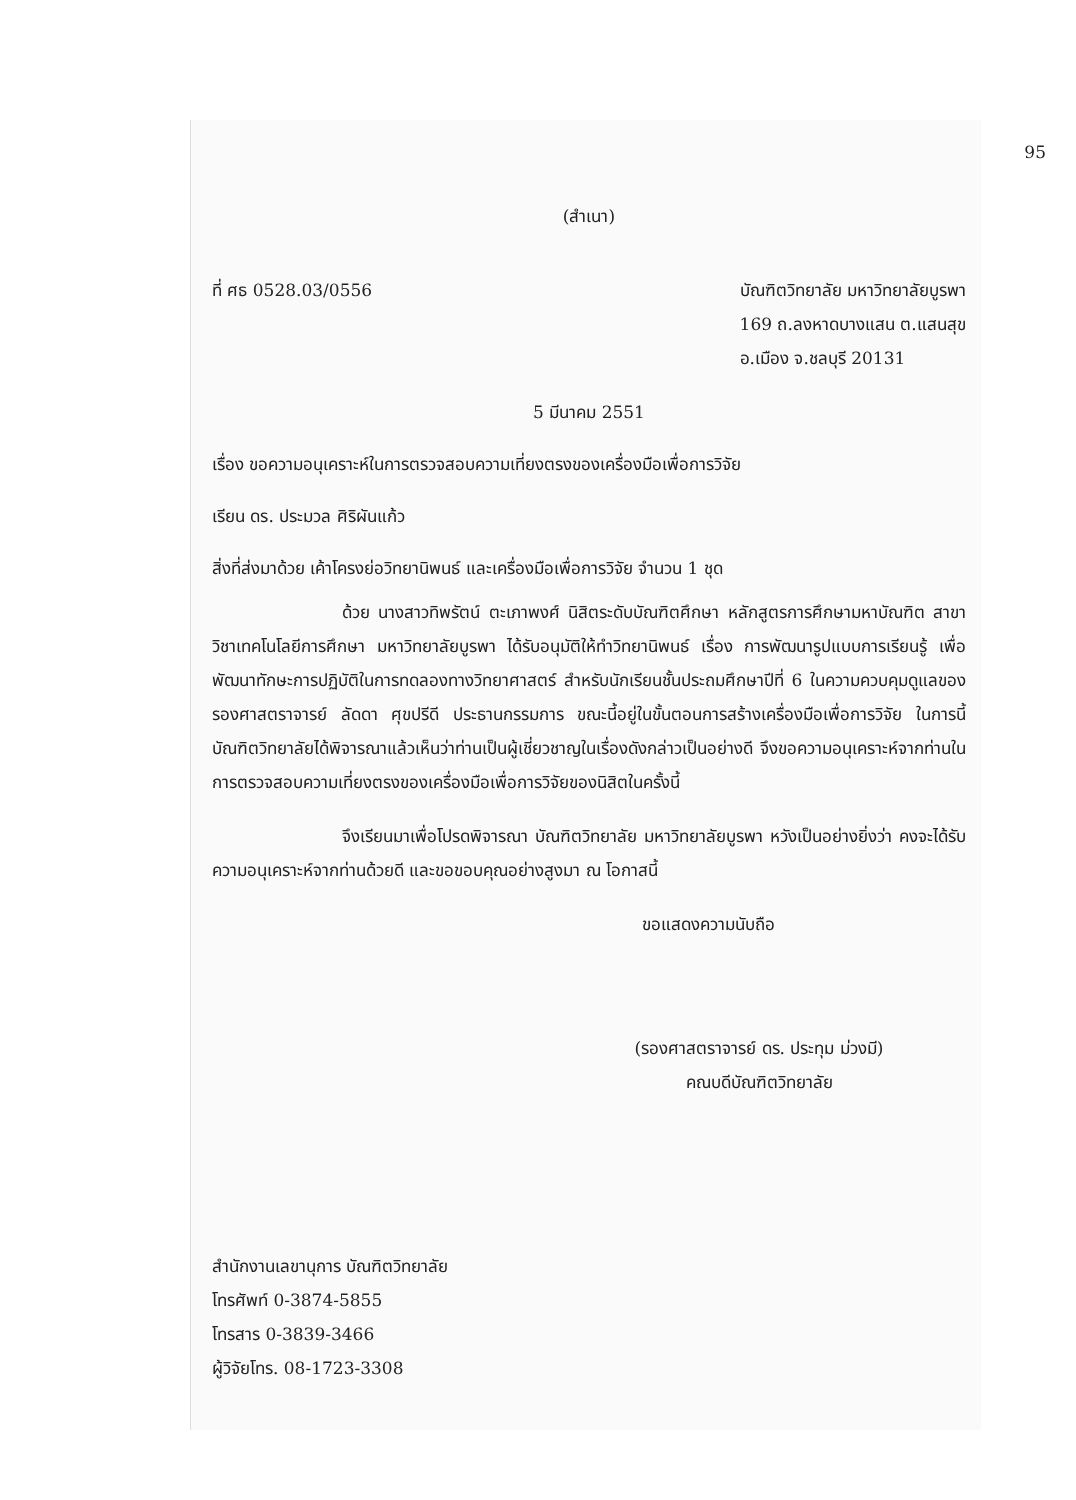95
(สำเนา)
ที่ ศธ 0528.03/0556 บัณฑิตวิทยาลัย มหาวิทยาลัยบูรพา
169 ถ.ลงหาดบางแสน ต.แสนสุข
อ.เมือง จ.ชลบุรี 20131
5 มีนาคม 2551
เรื่อง ขอความอนุเคราะห์ในการตรวจสอบความเที่ยงตรงของเครื่องมือเพื่อการวิจัย
เรียน ดร. ประมวล ศิริผันแก้ว
สิ่งที่ส่งมาด้วย เค้าโครงย่อวิทยานิพนธ์ และเครื่องมือเพื่อการวิจัย จำนวน 1 ชุด
ด้วย นางสาวทิพรัตน์ ตะเภาพงศ์ นิสิตระดับบัณฑิตศึกษา หลักสูตรการศึกษามหาบัณฑิต สาขาวิชาเทคโนโลยีการศึกษา มหาวิทยาลัยบูรพา ได้รับอนุมัติให้ทำวิทยานิพนธ์ เรื่อง การพัฒนารูปแบบการเรียนรู้ เพื่อพัฒนาทักษะการปฏิบัติในการทดลองทางวิทยาศาสตร์ สำหรับนักเรียนชั้นประถมศึกษาปีที่ 6 ในความควบคุมดูแลของ รองศาสตราจารย์ ลัดดา ศุขปรีดี ประธานกรรมการ ขณะนี้อยู่ในขั้นตอนการสร้างเครื่องมือเพื่อการวิจัย ในการนี้บัณฑิตวิทยาลัยได้พิจารณาแล้วเห็นว่าท่านเป็นผู้เชี่ยวชาญในเรื่องดังกล่าวเป็นอย่างดี จึงขอความอนุเคราะห์จากท่านในการตรวจสอบความเที่ยงตรงของเครื่องมือเพื่อการวิจัยของนิสิตในครั้งนี้
จึงเรียนมาเพื่อโปรดพิจารณา บัณฑิตวิทยาลัย มหาวิทยาลัยบูรพา หวังเป็นอย่างยิ่งว่า คงจะได้รับความอนุเคราะห์จากท่านด้วยดี และขอขอบคุณอย่างสูงมา ณ โอกาสนี้
ขอแสดงความนับถือ
(รองศาสตราจารย์ ดร. ประทุม ม่วงมี)
คณบดีบัณฑิตวิทยาลัย
สำนักงานเลขานุการ บัณฑิตวิทยาลัย
โทรศัพท์ 0-3874-5855
โทรสาร 0-3839-3466
ผู้วิจัยโทร. 08-1723-3308